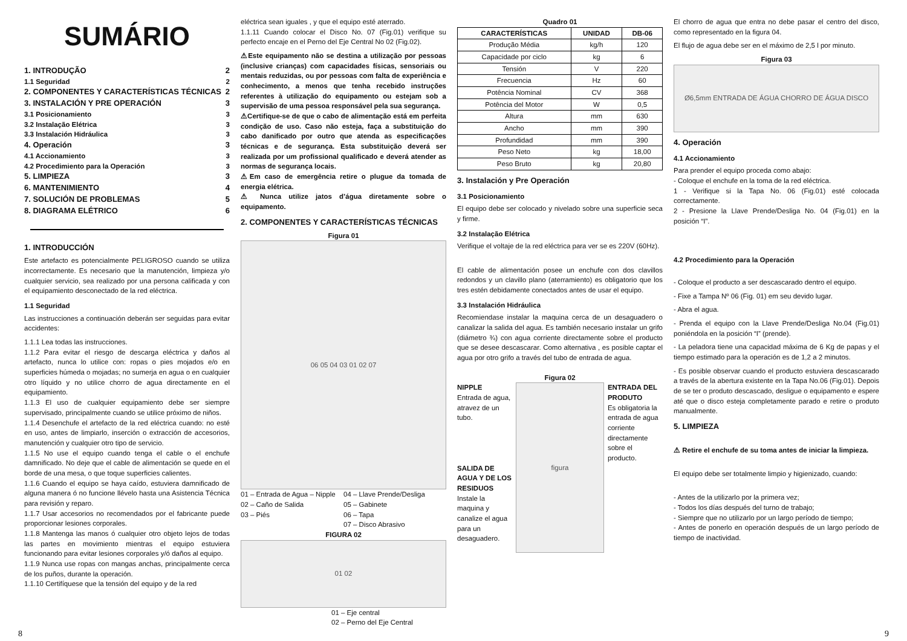SUMÁRIO
1. INTRODUÇÃO 2
1.1 Seguridad 2
2. COMPONENTES Y CARACTERÍSTICAS TÉCNICAS 2
3. INSTALACIÓN Y PRE OPERACIÓN 3
3.1 Posicionamiento 3
3.2 Instalação Elétrica 3
3.3 Instalación Hidráulica 3
4. Operación 3
4.1 Accionamiento 3
4.2 Procedimiento para la Operación 3
5. LIMPIEZA 3
6. MANTENIMIENTO 4
7. SOLUCIÓN DE PROBLEMAS 5
8. DIAGRAMA ELÉTRICO 6
1. INTRODUCCIÓN
Este artefacto es potencialmente PELIGROSO cuando se utiliza incorrectamente. Es necesario que la manutención, limpieza y/o cualquier servicio, sea realizado por una persona calificada y con el equipamiento desconectado de la red eléctrica.
1.1 Seguridad
Las instrucciones a continuación deberán ser seguidas para evitar accidentes:
1.1.1 Lea todas las instrucciones.
1.1.2 Para evitar el riesgo de descarga eléctrica y daños al artefacto, nunca lo utilice con: ropas o pies mojados e/o en superficies húmeda o mojadas; no sumerja en agua o en cualquier otro líquido y no utilice chorro de agua directamente en el equipamiento.
1.1.3 El uso de cualquier equipamiento debe ser siempre supervisado, principalmente cuando se utilice próximo de niños.
1.1.4 Desenchufe el artefacto de la red eléctrica cuando: no esté en uso, antes de limpiarlo, inserción o extracción de accesorios, manutención y cualquier otro tipo de servicio.
1.1.5 No use el equipo cuando tenga el cable o el enchufe damnificado. No deje que el cable de alimentación se quede en el borde de una mesa, o que toque superficies calientes.
1.1.6 Cuando el equipo se haya caído, estuviera damnificado de alguna manera ó no funcione llévelo hasta una Asistencia Técnica para revisión y reparo.
1.1.7 Usar accesorios no recomendados por el fabricante puede proporcionar lesiones corporales.
1.1.8 Mantenga las manos ó cualquier otro objeto lejos de todas las partes en movimiento mientras el equipo estuviera funcionando para evitar lesiones corporales y/ó daños al equipo.
1.1.9 Nunca use ropas con mangas anchas, principalmente cerca de los puños, durante la operación.
1.1.10 Certifíquese que la tensión del equipo y de la red
eléctrica sean iguales , y que el equipo esté aterrado.
1.1.11 Cuando colocar el Disco No. 07 (Fig.01) verifique su perfecto encaje en el Perno del Eje Central No 02 (Fig.02).
⚠Este equipamento não se destina a utilização por pessoas (inclusive crianças) com capacidades físicas, sensoriais ou mentais reduzidas, ou por pessoas com falta de experiência e conhecimento, a menos que tenha recebido instruções referentes à utilização do equipamento ou estejam sob a supervisão de uma pessoa responsável pela sua segurança.
⚠Certifique-se de que o cabo de alimentação está em perfeita condição de uso. Caso não esteja, faça a substituição do cabo danificado por outro que atenda as especificações técnicas e de segurança. Esta substituição deverá ser realizada por um profissional qualificado e deverá atender as normas de segurança locais.
⚠Em caso de emergência retire o plugue da tomada de energia elétrica.
⚠ Nunca utilize jatos d’água diretamente sobre o equipamento.
2. COMPONENTES Y CARACTERÍSTICAS TÉCNICAS
Figura 01
06 05 04 03 01 02 07
01 – Entrada de Agua – Nipple 04 – Llave Prende/Desliga 02 – Caño de Salida 05 – Gabinete 03 – Piés 06 – Tapa 07 – Disco Abrasivo
FIGURA 02
01 02
01 – Eje central
02 – Perno del Eje Central
Quadro 01
| CARACTERÍSTICAS | UNIDAD | DB-06 |
| --- | --- | --- |
| Produção Média | kg/h | 120 |
| Capacidade por ciclo | kg | 6 |
| Tensión | V | 220 |
| Frecuencia | Hz | 60 |
| Potência Nominal | CV | 368 |
| Potência del Motor | W | 0,5 |
| Altura | mm | 630 |
| Ancho | mm | 390 |
| Profundidad | mm | 390 |
| Peso Neto | kg | 18,00 |
| Peso Bruto | kg | 20,80 |
3. Instalación y Pre Operación
3.1 Posicionamiento
El equipo debe ser colocado y nivelado sobre una superficie seca y firme.
3.2 Instalação Elétrica
Verifique el voltaje de la red eléctrica para ver se es 220V (60Hz).
El cable de alimentación posee un enchufe con dos clavillos redondos y un clavillo plano (aterramiento) es obligatorio que los tres estén debidamente conectados antes de usar el equipo.
3.3 Instalación Hidráulica
Recomiendase instalar la maquina cerca de un desaguadero o canalizar la salida del agua. Es también necesario instalar un grifo (diámetro ¾) con agua corriente directamente sobre el producto que se desee descascarar. Como alternativa , es posible captar el agua por otro grifo a través del tubo de entrada de agua.
Figura 02
NIPPLE
Entrada de agua, atravez de un tubo.
SALIDA DE AGUA Y DE LOS RESIDUOS
Instale la maquina y canalize el agua para un desaguadero.
figura
ENTRADA DEL PRODUTO
Es obligatoria la entrada de agua corriente directamente sobre el producto.
El chorro de agua que entra no debe pasar el centro del disco, como representado en la figura 04.
El flujo de agua debe ser en el máximo de 2,5 l por minuto.
Figura 03
Ø6,5mm ENTRADA DE ÁGUA CHORRO DE ÁGUA DISCO
4. Operación
4.1 Accionamiento
Para prender el equipo proceda como abajo:
- Coloque el enchufe en la toma de la red eléctrica.
1 - Verifique si la Tapa No. 06 (Fig.01) esté colocada correctamente.
2 - Presione la Llave Prende/Desliga No. 04 (Fig.01) en la posición “I”.
4.2 Procedimiento para la Operación
- Coloque el producto a ser descascarado dentro el equipo.
- Fixe a Tampa Nº 06 (Fig. 01) em seu devido lugar.
- Abra el agua.
- Prenda el equipo con la Llave Prende/Desliga No.04 (Fig.01) poniéndola en la posición “I” (prende).
- La peladora tiene una capacidad máxima de 6 Kg de papas y el tiempo estimado para la operación es de 1,2 a 2 minutos.
- Es posible observar cuando el producto estuviera descascarado a través de la abertura existente en la Tapa No.06 (Fig.01). Depois de se ter o produto descascado, desligue o equipamento e espere até que o disco esteja completamente parado e retire o produto manualmente.
5. LIMPIEZA
⚠ Retire el enchufe de su toma antes de iniciar la limpieza.
El equipo debe ser totalmente limpio y higienizado, cuando:
- Antes de la utilizarlo por la primera vez;
- Todos los días después del turno de trabajo;
- Siempre que no utilizarlo por un largo período de tiempo;
- Antes de ponerlo en operación después de un largo período de tiempo de inactividad.
8 9